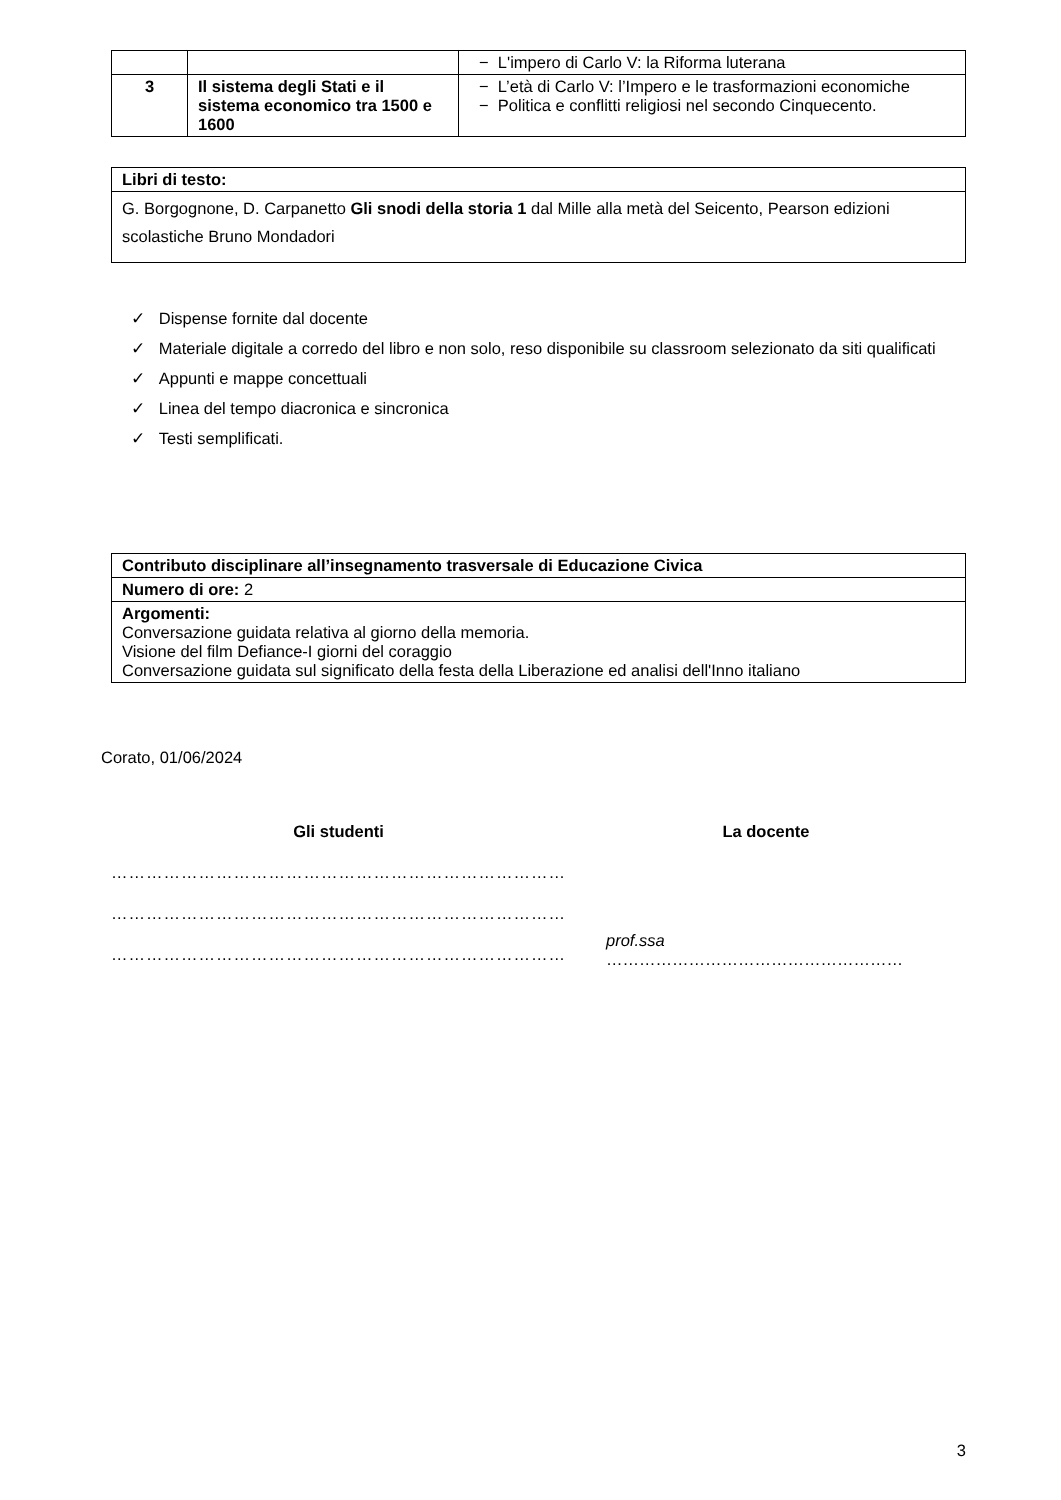| | | − L'impero di Carlo V: la Riforma luterana |
| 3 | Il sistema degli Stati e il sistema economico tra 1500 e 1600 | − L’età di Carlo V: l’Impero e le trasformazioni economiche − Politica e conflitti religiosi nel secondo Cinquecento. |
| Libri di testo: |
| --- |
| G. Borgognone, D. Carpanetto Gli snodi della storia 1 dal Mille alla metà del Seicento, Pearson edizioni scolastiche Bruno Mondadori |
✓ Dispense fornite dal docente
✓ Materiale digitale a corredo del libro e non solo, reso disponibile su classroom selezionato da siti qualificati
✓ Appunti e mappe concettuali
✓ Linea del tempo diacronica e sincronica
✓ Testi semplificati.
| Contributo disciplinare all’insegnamento trasversale di Educazione Civica |
| --- |
| Numero di ore: 2 |
| Argomenti: Conversazione guidata relativa al giorno della memoria. Visione del film Defiance-I giorni del coraggio Conversazione guidata sul significato della festa della Liberazione ed analisi dell'Inno italiano |
Corato, 01/06/2024
Gli studenti
……………………………………………………………………
……………………………………………………………………
……………………………………………………………………
La docente
prof.ssa ………………………………………………
3